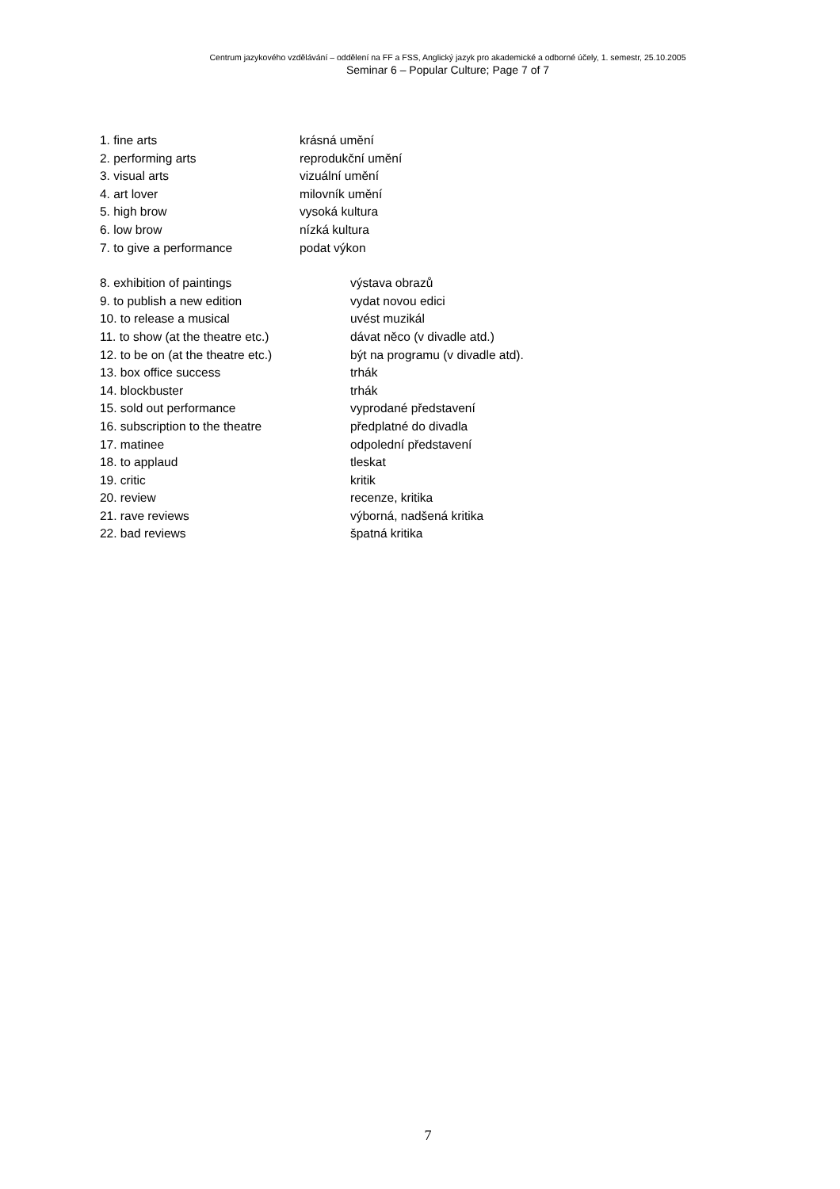Centrum jazykového vzdělávání – oddělení na FF a FSS, Anglický jazyk pro akademické a odborné účely, 1. semestr, 25.10.2005
Seminar 6 – Popular Culture; Page 7 of 7
1. fine arts krásná umění
2. performing arts reprodukční umění
3. visual arts vizuální umění
4. art lover milovník umění
5. high brow vysoká kultura
6. low brow nízká kultura
7. to give a performance podat výkon
8. exhibition of paintings výstava obrazů
9. to publish a new edition vydat novou edici
10. to release a musical uvést muzikál
11. to show (at the theatre etc.) dávat něco (v divadle atd.)
12. to be on (at the theatre etc.) být na programu (v divadle atd).
13. box office success trhák
14. blockbuster trhák
15. sold out performance vyprodané představení
16. subscription to the theatre předplatné do divadla
17. matinee odpolední představení
18. to applaud tleskat
19. critic kritik
20. review recenze, kritika
21. rave reviews výborná, nadšená kritika
22. bad reviews špatná kritika
7